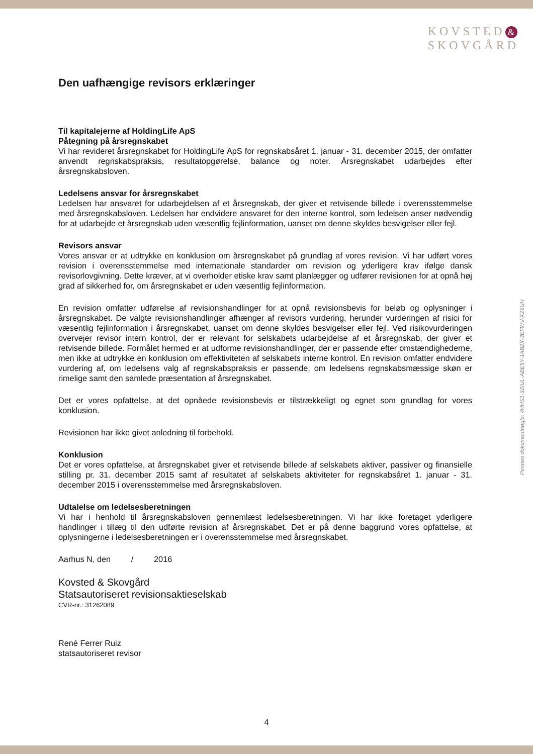KOVSTED &
SKOVGÅRD
Penneo dokumentnøgle: 4HHS1-3ZIUL-ABE5Y-1AB2X-3EFWV-XZ6UH
Den uafhængige revisors erklæringer
Til kapitalejerne af HoldingLife ApS
Påtegning på årsregnskabet
Vi har revideret årsregnskabet for HoldingLife ApS for regnskabsåret 1. januar - 31. december 2015, der omfatter anvendt regnskabspraksis, resultatopgørelse, balance og noter. Årsregnskabet udarbejdes efter årsregnskabsloven.
Ledelsens ansvar for årsregnskabet
Ledelsen har ansvaret for udarbejdelsen af et årsregnskab, der giver et retvisende billede i overensstemmelse med årsregnskabsloven. Ledelsen har endvidere ansvaret for den interne kontrol, som ledelsen anser nødvendig for at udarbejde et årsregnskab uden væsentlig fejlinformation, uanset om denne skyldes besvigelser eller fejl.
Revisors ansvar
Vores ansvar er at udtrykke en konklusion om årsregnskabet på grundlag af vores revision. Vi har udført vores revision i overensstemmelse med internationale standarder om revision og yderligere krav ifølge dansk revisorlovgivning. Dette kræver, at vi overholder etiske krav samt planlægger og udfører revisionen for at opnå høj grad af sikkerhed for, om årsregnskabet er uden væsentlig fejlinformation.
En revision omfatter udførelse af revisionshandlinger for at opnå revisionsbevis for beløb og oplysninger i årsregnskabet. De valgte revisionshandlinger afhænger af revisors vurdering, herunder vurderingen af risici for væsentlig fejlinformation i årsregnskabet, uanset om denne skyldes besvigelser eller fejl. Ved risikovurderingen overvejer revisor intern kontrol, der er relevant for selskabets udarbejdelse af et årsregnskab, der giver et retvisende billede. Formålet hermed er at udforme revisionshandlinger, der er passende efter omstændighederne, men ikke at udtrykke en konklusion om effektiviteten af selskabets interne kontrol. En revision omfatter endvidere vurdering af, om ledelsens valg af regnskabspraksis er passende, om ledelsens regnskabsmæssige skøn er rimelige samt den samlede præsentation af årsregnskabet.
Det er vores opfattelse, at det opnåede revisionsbevis er tilstrækkeligt og egnet som grundlag for vores konklusion.
Revisionen har ikke givet anledning til forbehold.
Konklusion
Det er vores opfattelse, at årsregnskabet giver et retvisende billede af selskabets aktiver, passiver og finansielle stilling pr. 31. december 2015 samt af resultatet af selskabets aktiviteter for regnskabsåret 1. januar - 31. december 2015 i overensstemmelse med årsregnskabsloven.
Udtalelse om ledelsesberetningen
Vi har i henhold til årsregnskabsloven gennemlæst ledelsesberetningen. Vi har ikke foretaget yderligere handlinger i tillæg til den udførte revision af årsregnskabet. Det er på denne baggrund vores opfattelse, at oplysningerne i ledelsesberetningen er i overensstemmelse med årsregnskabet.
Aarhus N, den / 2016
Kovsted & Skovgård
Statsautoriseret revisionsaktieselskab
CVR-nr.: 31262089
René Ferrer Ruiz
statsautoriseret revisor
4